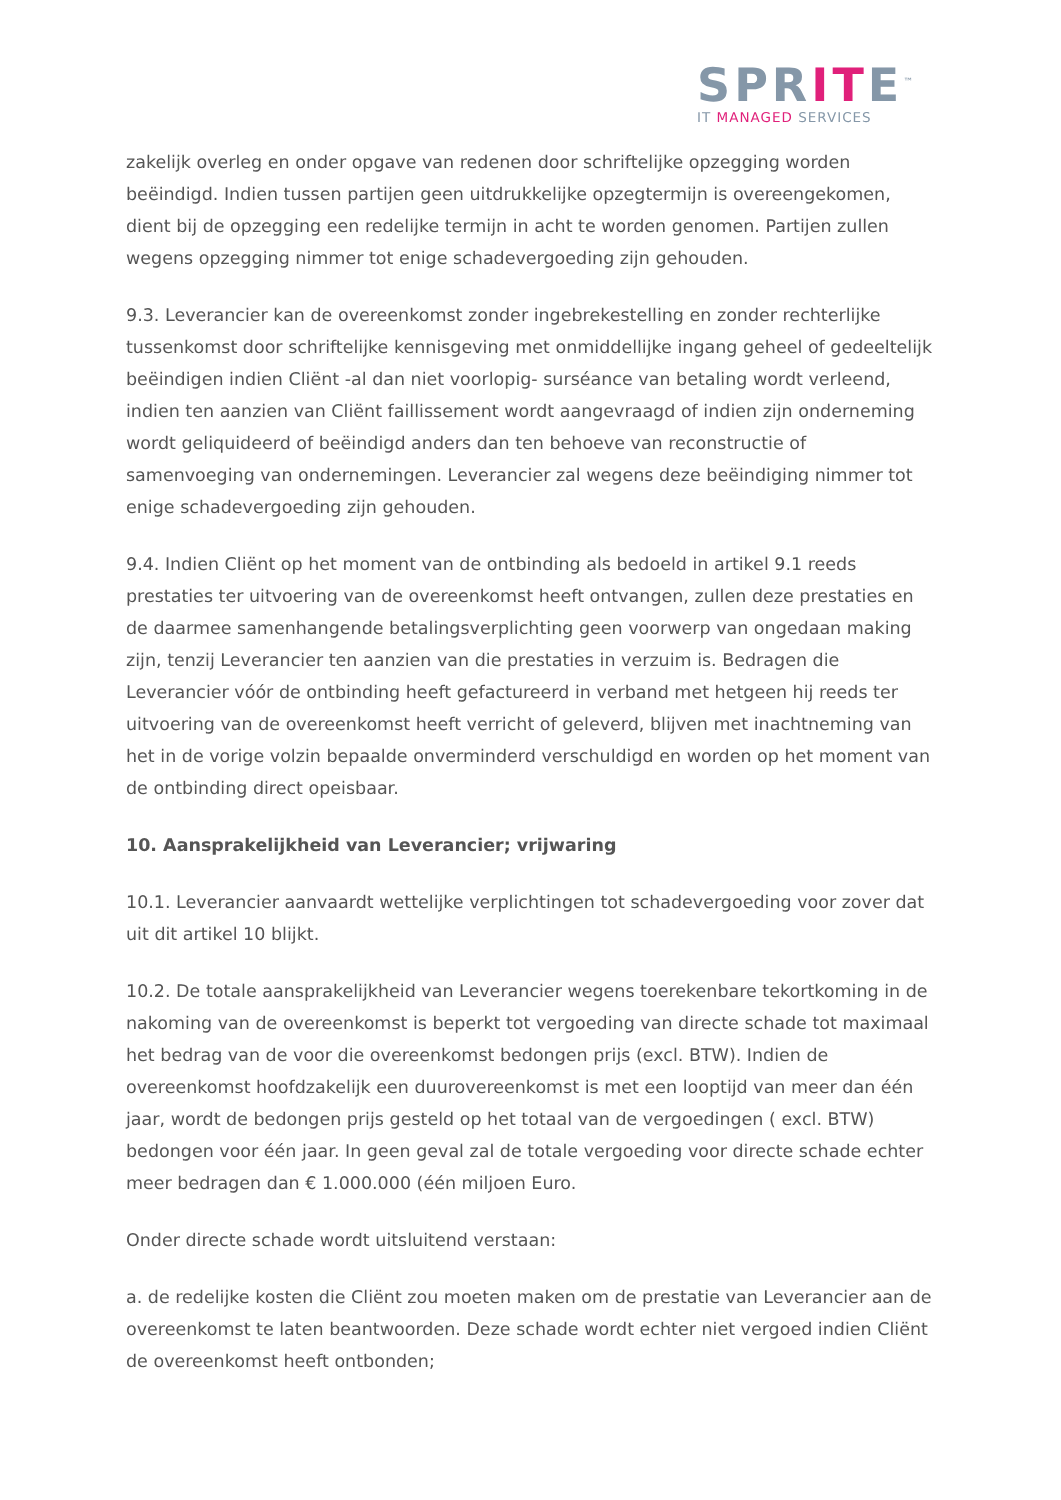SPRITE<sup>™</sup>
IT MANAGED SERVICES
zakelijk overleg en onder opgave van redenen door schriftelijke opzegging worden beëindigd. Indien tussen partijen geen uitdrukkelijke opzegtermijn is overeengekomen, dient bij de opzegging een redelijke termijn in acht te worden genomen. Partijen zullen wegens opzegging nimmer tot enige schadevergoeding zijn gehouden.
9.3. Leverancier kan de overeenkomst zonder ingebrekestelling en zonder rechterlijke tussenkomst door schriftelijke kennisgeving met onmiddellijke ingang geheel of gedeeltelijk beëindigen indien Cliënt -al dan niet voorlopig- surséance van betaling wordt verleend, indien ten aanzien van Cliënt faillissement wordt aangevraagd of indien zijn onderneming wordt geliquideerd of beëindigd anders dan ten behoeve van reconstructie of samenvoeging van ondernemingen. Leverancier zal wegens deze beëindiging nimmer tot enige schadevergoeding zijn gehouden.
9.4. Indien Cliënt op het moment van de ontbinding als bedoeld in artikel 9.1 reeds prestaties ter uitvoering van de overeenkomst heeft ontvangen, zullen deze prestaties en de daarmee samenhangende betalingsverplichting geen voorwerp van ongedaan making zijn, tenzij Leverancier ten aanzien van die prestaties in verzuim is. Bedragen die Leverancier vóór de ontbinding heeft gefactureerd in verband met hetgeen hij reeds ter uitvoering van de overeenkomst heeft verricht of geleverd, blijven met inachtneming van het in de vorige volzin bepaalde onverminderd verschuldigd en worden op het moment van de ontbinding direct opeisbaar.
10. Aansprakelijkheid van Leverancier; vrijwaring
10.1. Leverancier aanvaardt wettelijke verplichtingen tot schadevergoeding voor zover dat uit dit artikel 10 blijkt.
10.2. De totale aansprakelijkheid van Leverancier wegens toerekenbare tekortkoming in de nakoming van de overeenkomst is beperkt tot vergoeding van directe schade tot maximaal het bedrag van de voor die overeenkomst bedongen prijs (excl. BTW). Indien de overeenkomst hoofdzakelijk een duurovereenkomst is met een looptijd van meer dan één jaar, wordt de bedongen prijs gesteld op het totaal van de vergoedingen ( excl. BTW) bedongen voor één jaar. In geen geval zal de totale vergoeding voor directe schade echter meer bedragen dan € 1.000.000 (één miljoen Euro.
Onder directe schade wordt uitsluitend verstaan:
a. de redelijke kosten die Cliënt zou moeten maken om de prestatie van Leverancier aan de overeenkomst te laten beantwoorden. Deze schade wordt echter niet vergoed indien Cliënt de overeenkomst heeft ontbonden;